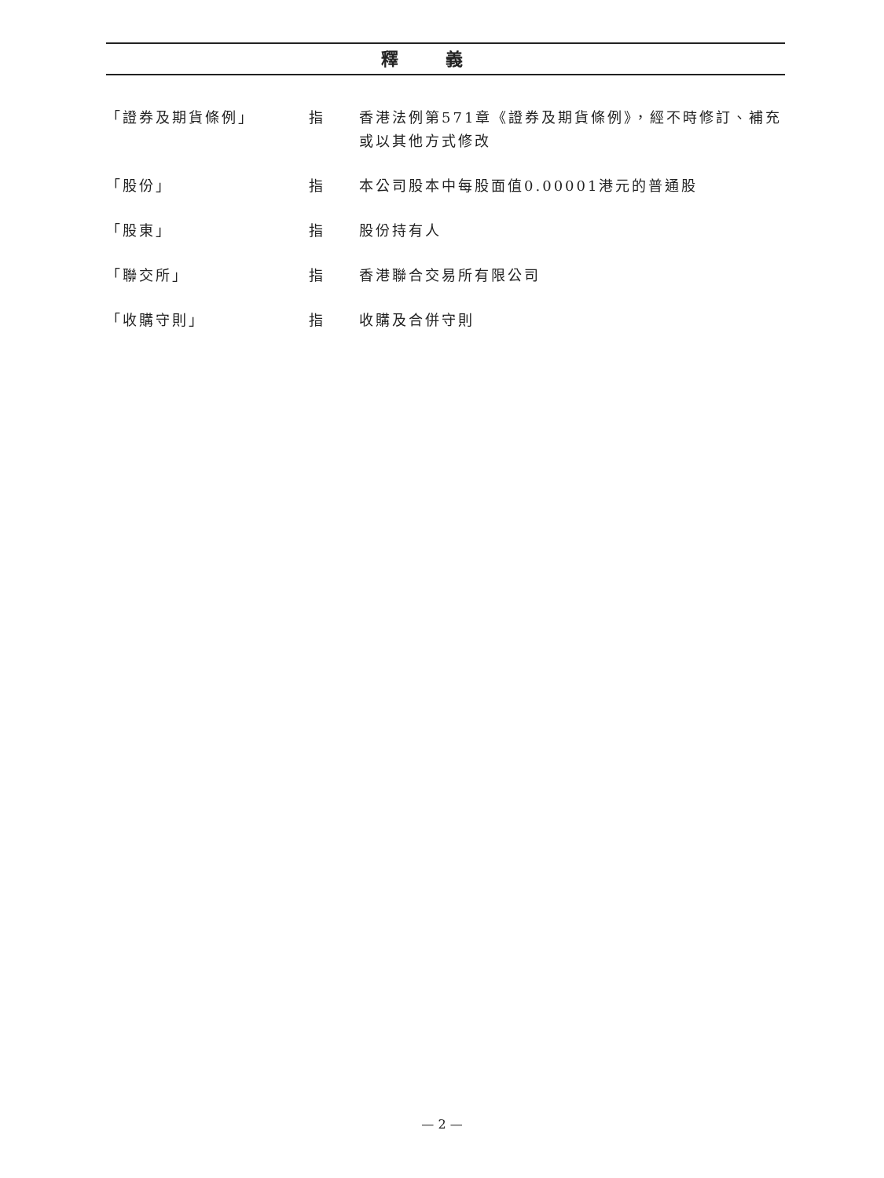釋義
「證券及期貨條例」 指 香港法例第571章《證券及期貨條例》，經不時修訂、補充或以其他方式修改
「股份」 指 本公司股本中每股面值0.00001港元的普通股
「股東」 指 股份持有人
「聯交所」 指 香港聯合交易所有限公司
「收購守則」 指 收購及合併守則
— 2 —